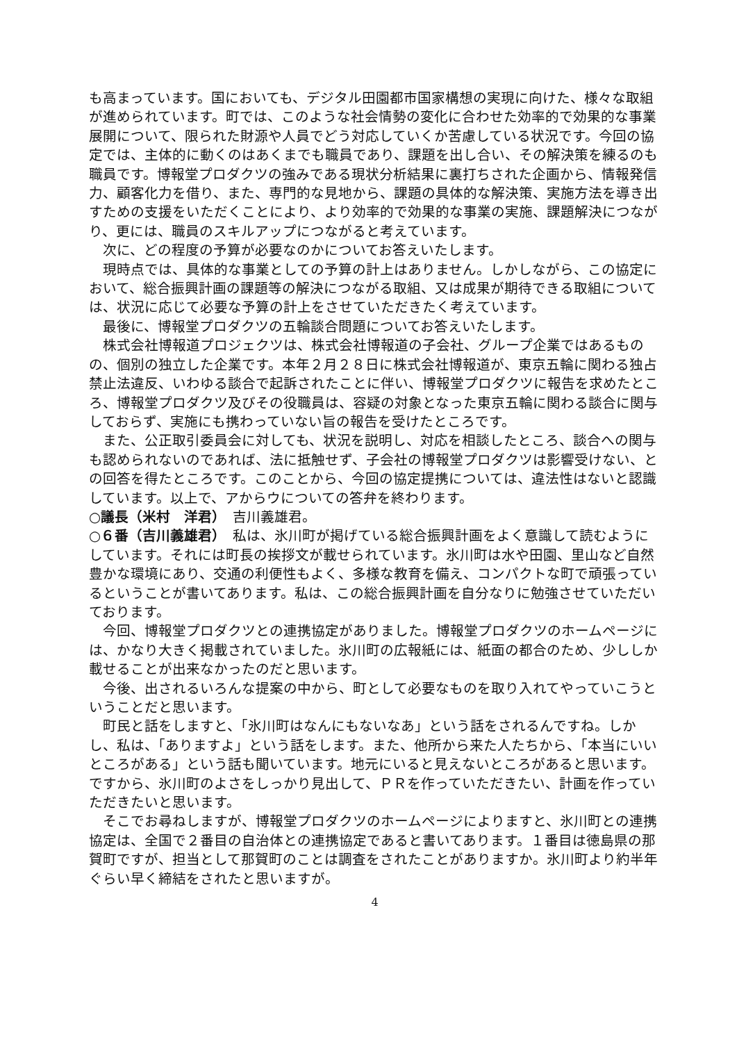も高まっています。国においても、デジタル田園都市国家構想の実現に向けた、様々な取組が進められています。町では、このような社会情勢の変化に合わせた効率的で効果的な事業展開について、限られた財源や人員でどう対応していくか苦慮している状況です。今回の協定では、主体的に動くのはあくまでも職員であり、課題を出し合い、その解決策を練るのも職員です。博報堂プロダクツの強みである現状分析結果に裏打ちされた企画から、情報発信力、顧客化力を借り、また、専門的な見地から、課題の具体的な解決策、実施方法を導き出すための支援をいただくことにより、より効率的で効果的な事業の実施、課題解決につながり、更には、職員のスキルアップにつながると考えています。
次に、どの程度の予算が必要なのかについてお答えいたします。
現時点では、具体的な事業としての予算の計上はありません。しかしながら、この協定において、総合振興計画の課題等の解決につながる取組、又は成果が期待できる取組については、状況に応じて必要な予算の計上をさせていただきたく考えています。
最後に、博報堂プロダクツの五輪談合問題についてお答えいたします。
株式会社博報道プロジェクツは、株式会社博報道の子会社、グループ企業ではあるものの、個別の独立した企業です。本年２月２８日に株式会社博報道が、東京五輪に関わる独占禁止法違反、いわゆる談合で起訴されたことに伴い、博報堂プロダクツに報告を求めたところ、博報堂プロダクツ及びその役職員は、容疑の対象となった東京五輪に関わる談合に関与しておらず、実施にも携わっていない旨の報告を受けたところです。
また、公正取引委員会に対しても、状況を説明し、対応を相談したところ、談合への関与も認められないのであれば、法に抵触せず、子会社の博報堂プロダクツは影響受けない、との回答を得たところです。このことから、今回の協定提携については、違法性はないと認識しています。以上で、アからウについての答弁を終わります。
○議長（米村　洋君）　吉川義雄君。
○６番（吉川義雄君）　私は、氷川町が掲げている総合振興計画をよく意識して読むようにしています。それには町長の挨拶文が載せられています。氷川町は水や田園、里山など自然豊かな環境にあり、交通の利便性もよく、多様な教育を備え、コンパクトな町で頑張っているということが書いてあります。私は、この総合振興計画を自分なりに勉強させていただいております。
今回、博報堂プロダクツとの連携協定がありました。博報堂プロダクツのホームページには、かなり大きく掲載されていました。氷川町の広報紙には、紙面の都合のため、少ししか載せることが出来なかったのだと思います。
今後、出されるいろんな提案の中から、町として必要なものを取り入れてやっていこうということだと思います。
町民と話をしますと、「氷川町はなんにもないなあ」という話をされるんですね。しかし、私は、「ありますよ」という話をします。また、他所から来た人たちから、「本当にいいところがある」という話も聞いています。地元にいると見えないところがあると思います。ですから、氷川町のよさをしっかり見出して、ＰＲを作っていただきたい、計画を作っていただきたいと思います。
そこでお尋ねしますが、博報堂プロダクツのホームページによりますと、氷川町との連携協定は、全国で２番目の自治体との連携協定であると書いてあります。１番目は徳島県の那賀町ですが、担当として那賀町のことは調査をされたことがありますか。氷川町より約半年ぐらい早く締結をされたと思いますが。
4